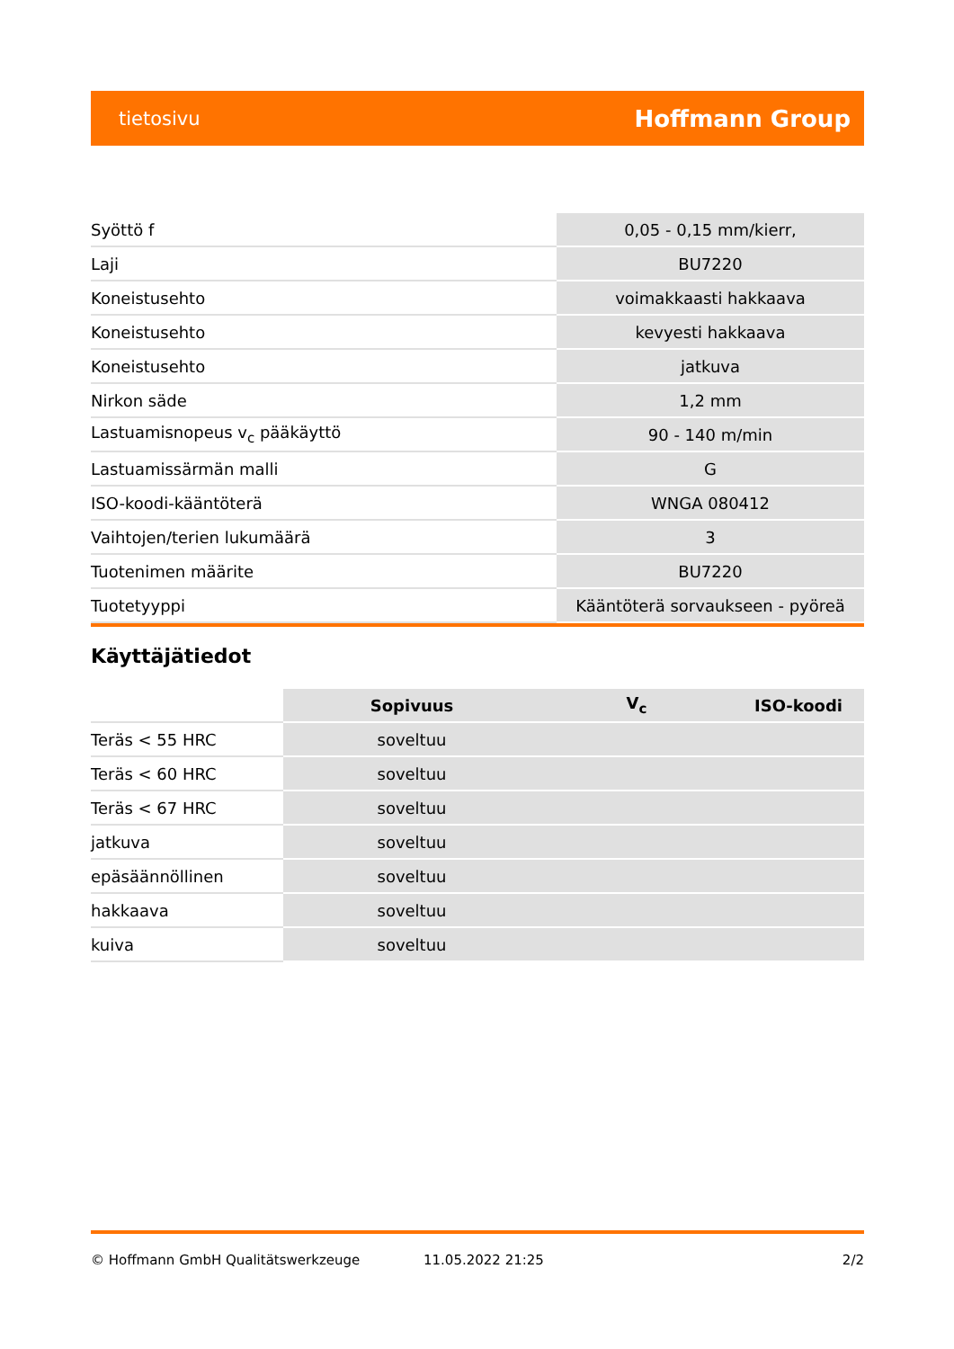tietosivu Hoffmann Group
| Syöttö f | 0,05 - 0,15 mm/kierr, |
| Laji | BU7220 |
| Koneistusehto | voimakkaasti hakkaava |
| Koneistusehto | kevyesti hakkaava |
| Koneistusehto | jatkuva |
| Nirkon säde | 1,2 mm |
| Lastuamisnopeus v<sub>c</sub> pääkäyttö | 90 - 140 m/min |
| Lastuamissärmän malli | G |
| ISO-koodi-kääntöterä | WNGA 080412 |
| Vaihtojen/terien lukumäärä | 3 |
| Tuotenimen määrite | BU7220 |
| Tuotetyyppi | Kääntöterä sorvaukseen - pyöreä |
Käyttäjätiedot
| | Sopivuus | V<sub>c</sub> | ISO-koodi |
| --- | --- | --- | --- |
| Teräs < 55 HRC | soveltuu | | |
| Teräs < 60 HRC | soveltuu | | |
| Teräs < 67 HRC | soveltuu | | |
| jatkuva | soveltuu | | |
| epäsäännöllinen | soveltuu | | |
| hakkaava | soveltuu | | |
| kuiva | soveltuu | | |
© Hoffmann GmbH Qualitätswerkzeuge 11.05.2022 21:25 2/2